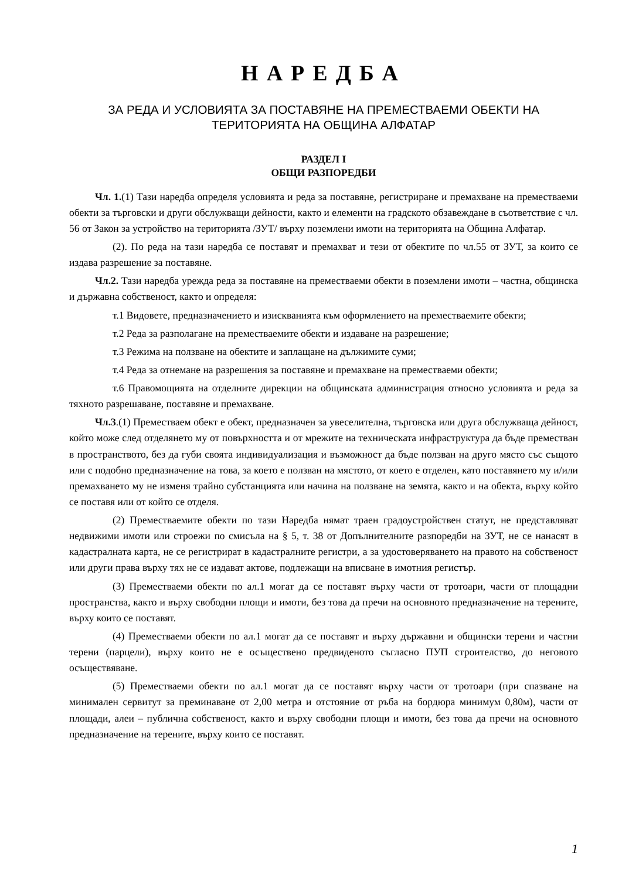НАРЕДБА
ЗА РЕДА И УСЛОВИЯТА ЗА ПОСТАВЯНЕ НА ПРЕМЕСТВАЕМИ ОБЕКТИ НА ТЕРИТОРИЯТА НА ОБЩИНА АЛФАТАР
РАЗДЕЛ I
ОБЩИ РАЗПОРЕДБИ
Чл. 1.(1) Тази наредба определя условията и реда за поставяне, регистриране и премахване на преместваеми обекти за търговски и други обслужващи дейности, както и елементи на градското обзавеждане в съответствие с чл. 56 от Закон за устройство на територията /ЗУТ/ върху поземлени имоти на територията на Община Алфатар.
(2). По реда на тази наредба се поставят и премахват и тези от обектите по чл.55 от ЗУТ, за които се издава разрешение за поставяне.
Чл.2. Тази наредба урежда реда за поставяне на преместваеми обекти в поземлени имоти – частна, общинска и държавна собственост, както и определя:
т.1 Видовете, предназначението и изискванията към оформлението на преместваемите обекти;
т.2 Реда за разполагане на преместваемите обекти и издаване на разрешение;
т.3 Режима на ползване на обектите и заплащане на дължимите суми;
т.4 Реда за отнемане на разрешения за поставяне и премахване на преместваеми обекти;
т.6 Правомощията на отделните дирекции на общинската администрация относно условията и реда за тяхното разрешаване, поставяне и премахване.
Чл.3.(1) Преместваем обект е обект, предназначен за увеселителна, търговска или друга обслужваща дейност, който може след отделянето му от повърхността и от мрежите на техническата инфраструктура да бъде преместван в пространството, без да губи своята индивидуализация и възможност да бъде ползван на друго място със същото или с подобно предназначение на това, за което е ползван на мястото, от което е отделен, като поставянето му и/или премахването му не изменя трайно субстанцията или начина на ползване на земята, както и на обекта, върху който се поставя или от който се отделя.
(2) Преместваемите обекти по тази Наредба нямат траен градоустройствен статут, не представляват недвижими имоти или строежи по смисъла на § 5, т. 38 от Допълнителните разпоредби на ЗУТ, не се нанасят в кадастралната карта, не се регистрират в кадастралните регистри, а за удостоверяването на правото на собственост или други права върху тях не се издават актове, подлежащи на вписване в имотния регистър.
(3) Преместваеми обекти по ал.1 могат да се поставят върху части от тротоари, части от площадни пространства, както и върху свободни площи и имоти, без това да пречи на основното предназначение на терените, върху които се поставят.
(4) Преместваеми обекти по ал.1 могат да се поставят и върху държавни и общински терени и частни терени (парцели), върху които не е осъществено предвиденото съгласно ПУП строителство, до неговото осъществяване.
(5) Преместваеми обекти по ал.1 могат да се поставят върху части от тротоари (при спазване на минимален сервитут за преминаване от 2,00 метра и отстояние от ръба на бордюра минимум 0,80м), части от площади, алеи – публична собственост, както и върху свободни площи и имоти, без това да пречи на основното предназначение на терените, върху които се поставят.
1